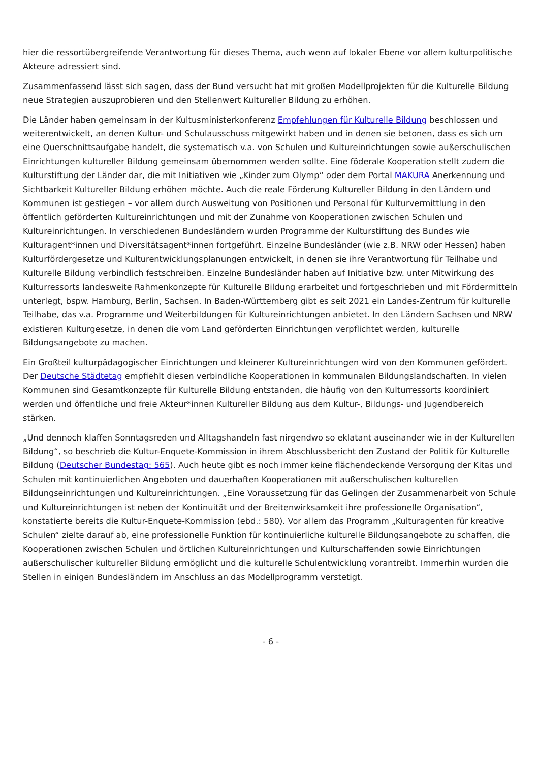hier die ressortübergreifende Verantwortung für dieses Thema, auch wenn auf lokaler Ebene vor allem kulturpolitische Akteure adressiert sind.
Zusammenfassend lässt sich sagen, dass der Bund versucht hat mit großen Modellprojekten für die Kulturelle Bildung neue Strategien auszuprobieren und den Stellenwert Kultureller Bildung zu erhöhen.
Die Länder haben gemeinsam in der Kultusministerkonferenz Empfehlungen für Kulturelle Bildung beschlossen und weiterentwickelt, an denen Kultur- und Schulausschuss mitgewirkt haben und in denen sie betonen, dass es sich um eine Querschnittsaufgabe handelt, die systematisch v.a. von Schulen und Kultureinrichtungen sowie außerschulischen Einrichtungen kultureller Bildung gemeinsam übernommen werden sollte. Eine föderale Kooperation stellt zudem die Kulturstiftung der Länder dar, die mit Initiativen wie „Kinder zum Olymp“ oder dem Portal MAKURA Anerkennung und Sichtbarkeit Kultureller Bildung erhöhen möchte. Auch die reale Förderung Kultureller Bildung in den Ländern und Kommunen ist gestiegen – vor allem durch Ausweitung von Positionen und Personal für Kulturvermittlung in den öffentlich geförderten Kultureinrichtungen und mit der Zunahme von Kooperationen zwischen Schulen und Kultureinrichtungen. In verschiedenen Bundesländern wurden Programme der Kulturstiftung des Bundes wie Kulturagent*innen und Diversitätsagent*innen fortgeführt. Einzelne Bundesländer (wie z.B. NRW oder Hessen) haben Kulturfördergesetze und Kulturentwicklungsplanungen entwickelt, in denen sie ihre Verantwortung für Teilhabe und Kulturelle Bildung verbindlich festschreiben. Einzelne Bundesländer haben auf Initiative bzw. unter Mitwirkung des Kulturressorts landesweite Rahmenkonzepte für Kulturelle Bildung erarbeitet und fortgeschrieben und mit Fördermitteln unterlegt, bspw. Hamburg, Berlin, Sachsen. In Baden-Württemberg gibt es seit 2021 ein Landes-Zentrum für kulturelle Teilhabe, das v.a. Programme und Weiterbildungen für Kultureinrichtungen anbietet. In den Ländern Sachsen und NRW existieren Kulturgesetze, in denen die vom Land geförderten Einrichtungen verpflichtet werden, kulturelle Bildungsangebote zu machen.
Ein Großteil kulturpädagogischer Einrichtungen und kleinerer Kultureinrichtungen wird von den Kommunen gefördert. Der Deutsche Städtetag empfiehlt diesen verbindliche Kooperationen in kommunalen Bildungslandschaften. In vielen Kommunen sind Gesamtkonzepte für Kulturelle Bildung entstanden, die häufig von den Kulturressorts koordiniert werden und öffentliche und freie Akteur*innen Kultureller Bildung aus dem Kultur-, Bildungs- und Jugendbereich stärken.
„Und dennoch klaffen Sonntagsreden und Alltagshandeln fast nirgendwo so eklatant auseinander wie in der Kulturellen Bildung“, so beschrieb die Kultur-Enquete-Kommission in ihrem Abschlussbericht den Zustand der Politik für Kulturelle Bildung (Deutscher Bundestag: 565). Auch heute gibt es noch immer keine flächendeckende Versorgung der Kitas und Schulen mit kontinuierlichen Angeboten und dauerhaften Kooperationen mit außerschulischen kulturellen Bildungseinrichtungen und Kultureinrichtungen. „Eine Voraussetzung für das Gelingen der Zusammenarbeit von Schule und Kultureinrichtungen ist neben der Kontinuität und der Breitenwirksamkeit ihre professionelle Organisation“, konstatierte bereits die Kultur-Enquete-Kommission (ebd.: 580). Vor allem das Programm „Kulturagenten für kreative Schulen“ zielte darauf ab, eine professionelle Funktion für kontinuierliche kulturelle Bildungsangebote zu schaffen, die Kooperationen zwischen Schulen und örtlichen Kultureinrichtungen und Kulturschaffenden sowie Einrichtungen außerschulischer kultureller Bildung ermöglicht und die kulturelle Schulentwicklung vorantreibt. Immerhin wurden die Stellen in einigen Bundesländern im Anschluss an das Modellprogramm verstetigt.
- 6 -